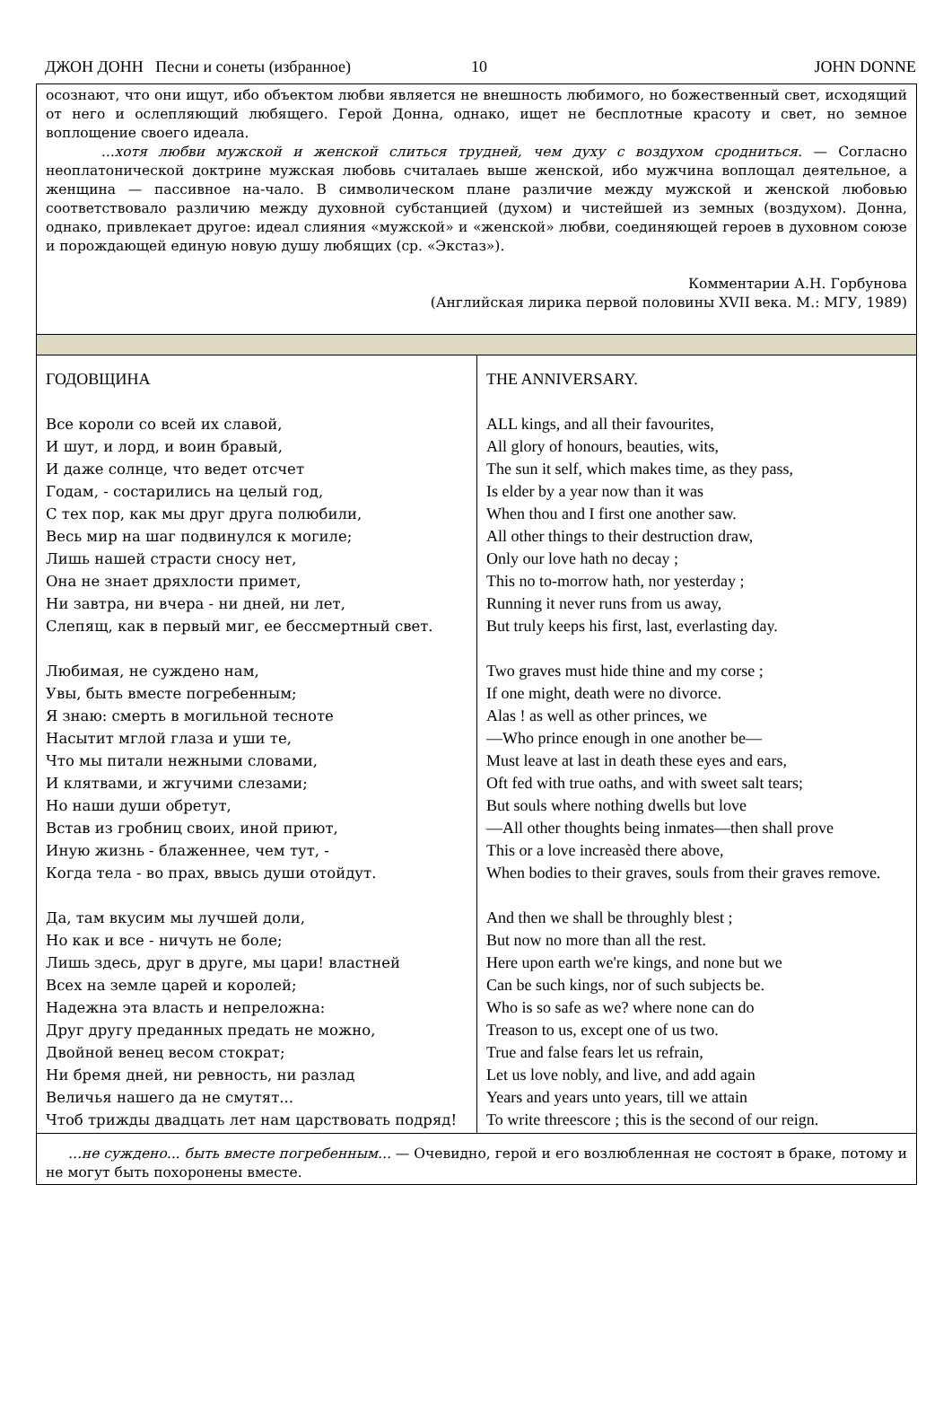ДЖОН ДОНН Песни и сонеты (избранное) 10 JOHN DONNE
| осознают, что они ищут, ибо объектом любви является не внешность любимого, но божественный свет, исходящий от него и ослепляющий любящего. Герой Донна, однако, ищет не бесплотные красоту и свет, но земное воплощение своего идеала. ...хотя любви мужской и женской слиться трудней, чем духу с воздухом сродниться. — Согласно неоплатонической доктрине мужская любовь считалаеь выше женской, ибо мужчина воплощал деятельное, а женщина — пассивное на-чало. В символическом плане различие между мужской и женской любовью соответствовало различию между духовной субстанцией (духом) и чистейшей из земных (воздухом). Донна, однако, привлекает другое: идеал слияния «мужской» и «женской» любви, соединяющей героев в духовном союзе и порождающей единую новую душу любящих (ср. «Экстаз»). Комментарии А.Н. Горбунова (Английская лирика первой половины XVII века. М.: МГУ, 1989) | |
| ГОДОВЩИНА Все короли со всей их славой, И шут, и лорд, и воин бравый, И даже солнце, что ведет отсчет Годам, - состарились на целый год, С тех пор, как мы друг друга полюбили, Весь мир на шаг подвинулся к могиле; Лишь нашей страсти сносу нет, Она не знает дряхлости примет, Ни завтра, ни вчера - ни дней, ни лет, Слепящ, как в первый миг, ее бессмертный свет. Любимая, не суждено нам, Увы, быть вместе погребенным; Я знаю: смерть в могильной тесноте Насытит мглой глаза и уши те, Что мы питали нежными словами, И клятвами, и жгучими слезами; Но наши души обретут, Встав из гробниц своих, иной приют, Иную жизнь - блаженнее, чем тут, - Когда тела - во прах, ввысь души отойдут. Да, там вкусим мы лучшей доли, Но как и все - ничуть не боле; Лишь здесь, друг в друге, мы цари! властней Всех на земле царей и королей; Надежна эта власть и непреложна: Друг другу преданных предать не можно, Двойной венец весом стократ; Ни бремя дней, ни ревность, ни разлад Величья нашего да не смутят... Чтоб трижды двадцать лет нам царствовать подряд! | THE ANNIVERSARY. ALL kings, and all their favourites, All glory of honours, beauties, wits, The sun it self, which makes time, as they pass, Is elder by a year now than it was When thou and I first one another saw. All other things to their destruction draw, Only our love hath no decay ; This no to-morrow hath, nor yesterday ; Running it never runs from us away, But truly keeps his first, last, everlasting day. Two graves must hide thine and my corse ; If one might, death were no divorce. Alas ! as well as other princes, we —Who prince enough in one another be— Must leave at last in death these eyes and ears, Oft fed with true oaths, and with sweet salt tears; But souls where nothing dwells but love —All other thoughts being inmates—then shall prove This or a love increasèd there above, When bodies to their graves, souls from their graves remove. And then we shall be throughly blest ; But now no more than all the rest. Here upon earth we're kings, and none but we Can be such kings, nor of such subjects be. Who is so safe as we? where none can do Treason to us, except one of us two. True and false fears let us refrain, Let us love nobly, and live, and add again Years and years unto years, till we attain To write threescore ; this is the second of our reign. |
| ...не суждено... быть вместе погребенным... — Очевидно, герой и его возлюбленная не состоят в браке, потому и не могут быть похоронены вместе. | |